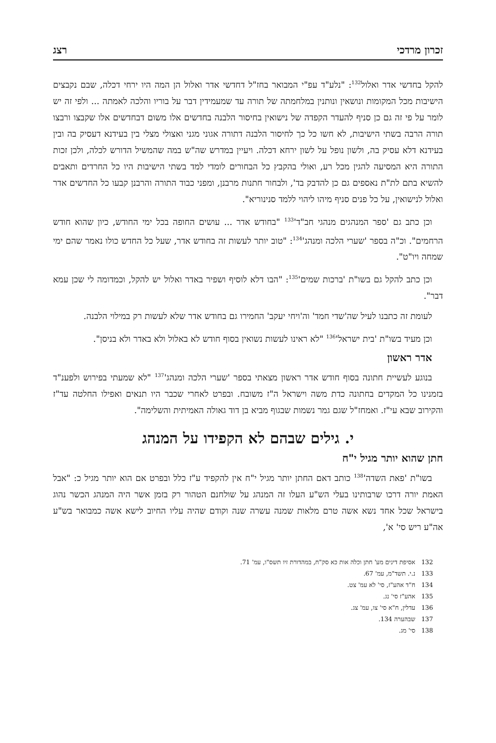זכרון מרדכי רצג
להקל בחדשי אדר ואלול<sup>132</sup>: "נלע"ד עפ"י המבואר בחז"ל דחדשי אדר ואלול הן המה היו ירחי דכלה, שבם נקבצים הישיבות מכל המקומות ונושאין ונותנין במלחמתה של תורה עד שמעמידין דבר על בוריו והלכה לאמתה ... ולפי זה יש לומר על פי זה גם כן סניף להעדר הקפדה של נישואין בחיסור הלבנה בחדשים אלו משום דבחדשים אלו שקבצו ורבצו תורה הרבה בשתי הישיבות, לא חשו כל כך לחיסור הלבנה דתורה אגוני מגני ואצולי מצלי בין בעידנא דעסיק בה ובין בעידנא דלא עסיק בה, ולשון נופל על לשון ירחא דכלה. ויעיין במדרש שה"ש במה שהמשיל הדורש לכלה, ולכן זכות התורה היא המסיעה להגין מכל רע, ואולי בהקבץ כל הבחורים לומדי למד בשתי הישיבות היו כל החרדים ותאבים להשיא בתם לת"ת נאספים גם כן להדבק בד', ולבחור חתנות מרבנן, ומפני כבוד התורה והרבנן קבעו כל החדשים אדר ואלול לנישואין, על כל פנים סניף מיהו ליהוי ללמד סנינוריא".
וכן כתב גם 'ספר המנהגים מנהגי חב"ד'<sup>133</sup> "בחודש אדר ... עושים החופה בכל ימי החודש, כיון שהוא חודש הרחמים". וכ"ה בספר 'שערי הלכה ומנהג'<sup>134</sup>: "טוב יותר לעשות זה בחודש אדר, שעל כל החדש כולו נאמר שהם ימי שמחה ויו"ט".
וכן כתב להקל גם בשו"ת 'ברכות שמים'<sup>135</sup>: "הבו דלא לוסיף ושפיר באדר ואלול יש להקל, וכמדומה לי שכן עמא דבר".
לעומת זה כתבנו לעיל שה'שדי חמד' וה'ויחי יעקב' החמירו גם בחודש אדר שלא לעשות רק במילוי הלבנה.
וכן מעיד בשו"ת 'בית ישראל'<sup>136</sup> "לא ראינו לעשות נשואין בסוף חודש לא באלול ולא באדר ולא בניסן".
אדר ראשון
בנוגע לעשיית חתונה בסוף חודש אדר ראשון מצאתי בספר 'שערי הלכה ומנהג'<sup>137</sup> "לא שמעתי בפירוש ולפענ"ד בזמנינו כל המקדים בחתונה כדת משה וישראל ה"ז משובח. ובפרט לאחרי שכבר היו תנאים ואפילו החלטה עד"ז והקירוב שבא עי"ז. ואמחז"ל שגם גמר נשמות שבגוף מביא בן דוד גאולה האמיתית והשלימה".
י. גילים שבהם לא הקפידו על המנהג
חתן שהוא יותר מגיל י"ח
בשו"ת 'פאת השדה'<sup>138</sup> כותב דאם החתן יותר מגיל י"ח אין להקפיד ע"ז כלל ובפרט אם הוא יותר מגיל כ: "אבל האמת יורה דרכו שרבותינו בעלי הש"ע העלו זה המנהג על שולחנם הטהור רק בזמן אשר היה המנהג הכשר נהוג בישראל שכל אחד נשא אשה טרם מלאות שמנה עשרה שנה וקודם שהיה עליו החיוב לישא אשה כמבואר בש"ע אה"ע ריש סי' א',
132 אסיפת דינים מע' חתן וכלה אות כא סק"ח, במהדורת זיו תשס"ו, עמ' 71.
133 נ.י. תשד"מ, עמ' 67.
134 ח"ד אהע"ז, סי' לא עמ' צט.
135 אהע"ז סי' נג.
136 עדלין, ח"א סי' צו, עמ' צג.
137 שבהערה 134.
138 סי' מג.